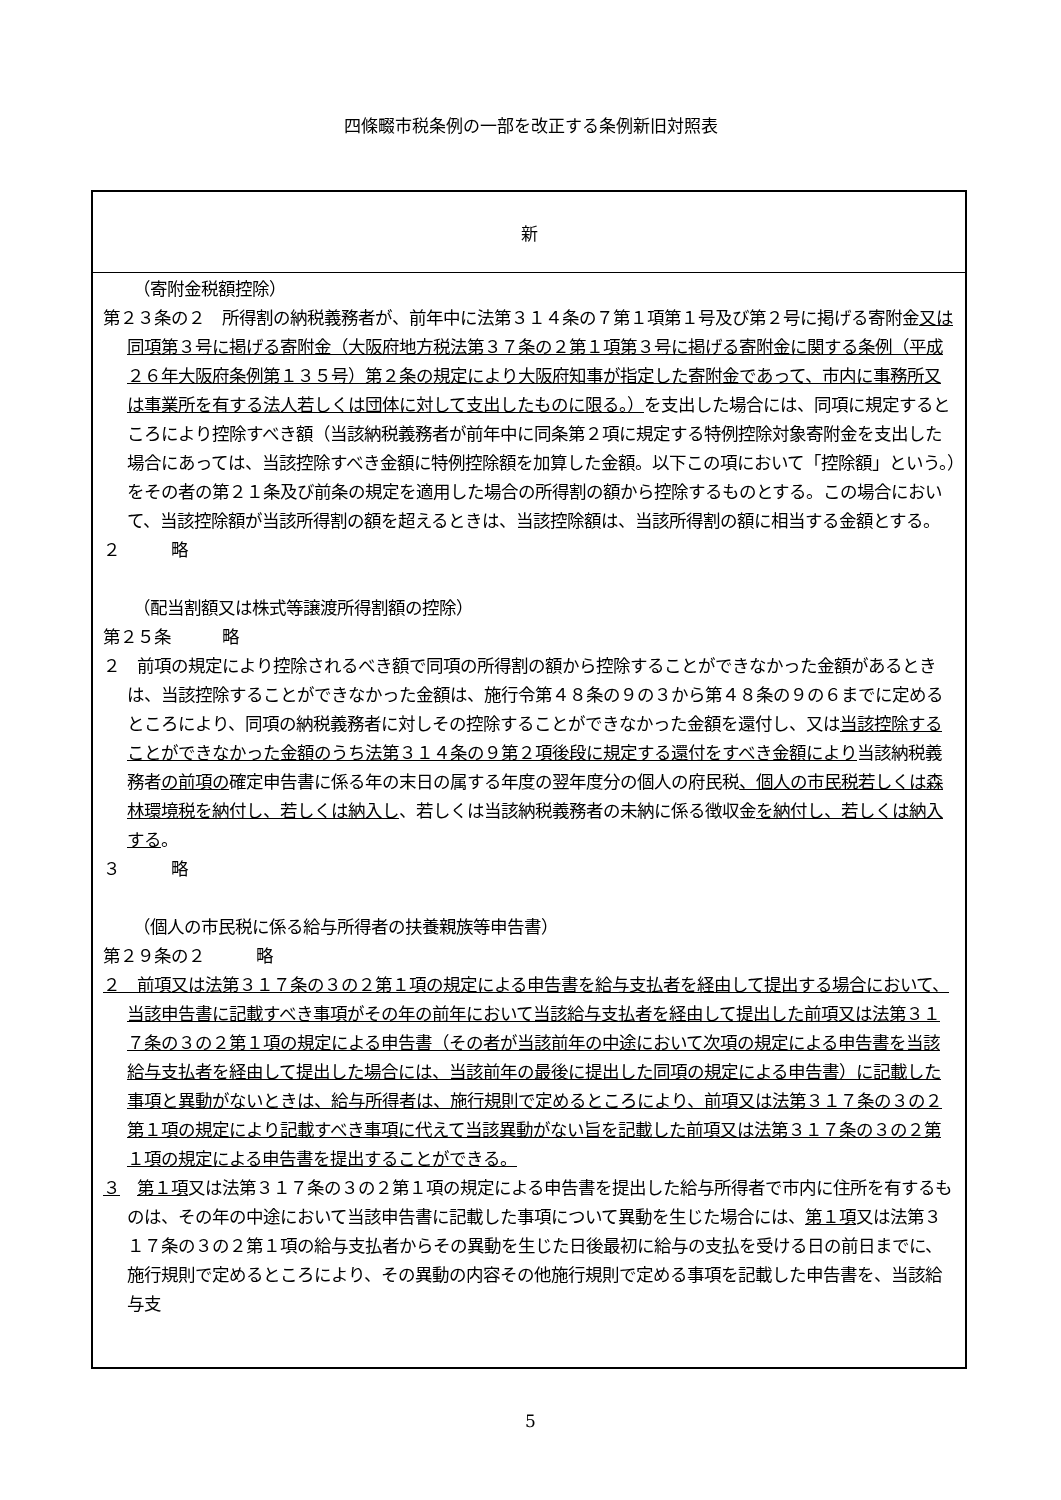四條畷市税条例の一部を改正する条例新旧対照表
| 新 |
| --- |
| （寄附金税額控除） 第２３条の２ 所得割の納税義務者が、前年中に法第３１４条の７第１項第１号及び第２号に掲げる寄附金 又は同項第３号に掲げる寄附金（大阪府地方税法第３７条の２第１項第３号に掲げる寄附金に関する条例（平成２６年大阪府条例第１３５号）第２条の規定により大阪府知事が指定した寄附金であって、市内に事務所又は事業所を有する法人若しくは団体に対して支出したものに限る。） を支出した場合には、同項に規定するところにより控除すべき額（当該納税義務者が前年中に同条第２項に規定する特例控除対象寄附金を支出した場合にあっては、当該控除すべき金額に特例控除額を加算した金額。以下この項において「控除額」という。）をその者の第２１条及び前条の規定を適用した場合の所得割の額から控除するものとする。この場合において、当該控除額が当該所得割の額を超えるときは、当該控除額は、当該所得割の額に相当する金額とする。 ２ 略 （配当割額又は株式等譲渡所得割額の控除） 第２５条 略 ２ 前項の規定により控除されるべき額で同項の所得割の額から控除することができなかった金額があるときは、当該控除することができなかった金額は、施行令第４８条の９の３から第４８条の９の６までに定めるところにより、同項の納税義務者に対しその控除することができなかった金額を還付し、又は 当該控除することができなかった金額のうち法第３１４条の９第２項後段に規定する還付をすべき金額により 当該納税義務者 の前項の 確定申告書に係る年の末日の属する年度の翌年度分の個人の府民税 、個人の市民税若しくは森林環境税を納付し、若しくは納入し 、若しくは当該納税義務者の未納に係る徴収金 を納付し、若しくは納入する 。 ３ 略 （個人の市民税に係る給与所得者の扶養親族等申告書） 第２９条の２ 略 ２ 前項又は法第３１７条の３の２第１項の規定による申告書を給与支払者を経由して提出する場合において、当該申告書に記載すべき事項がその年の前年において当該給与支払者を経由して提出した前項又は法第３１７条の３の２第１項の規定による申告書（その者が当該前年の中途において次項の規定による申告書を当該給与支払者を経由して提出した場合には、当該前年の最後に提出した同項の規定による申告書）に記載した事項と異動がないときは、給与所得者は、施行規則で定めるところにより、前項又は法第３１７条の３の２第１項の規定により記載すべき事項に代えて当該異動がない旨を記載した前項又は法第３１７条の３の２第１項の規定による申告書を提出することができる。 ３ 第１項 又は法第３１７条の３の２第１項の規定による申告書を提出した給与所得者で市内に住所を有するものは、その年の中途において当該申告書に記載した事項について異動を生じた場合には、 第１項 又は法第３１７条の３の２第１項の給与支払者からその異動を生じた日後最初に給与の支払を受ける日の前日までに、施行規則で定めるところにより、その異動の内容その他施行規則で定める事項を記載した申告書を、当該給与支 |
5